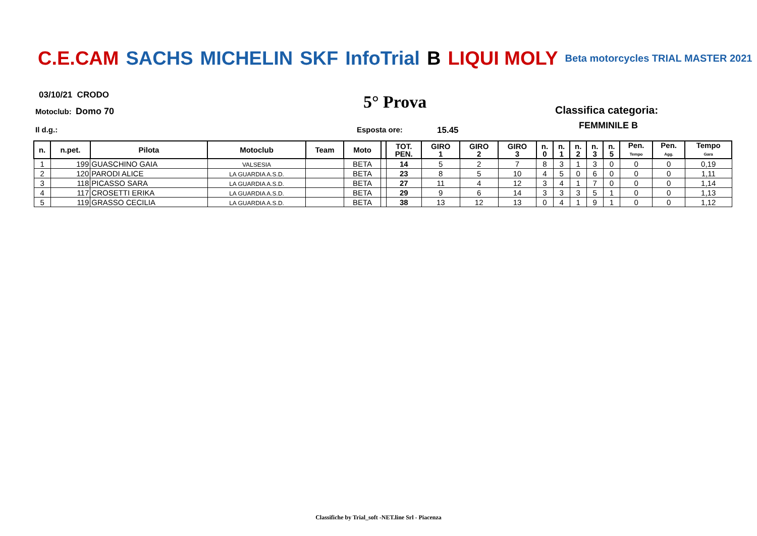C.E.CAM SACHS MICHELIN SKF InfoTrial B LIQUI MOLY Beta motorcycles TRIAL MASTER 2021
03/10/21 CRODO
Motoclub: Domo 70 5° Prova Classifica categoria:
FEMMINILE B
Il d.g.: Esposta ore: 15.45
| n. | n.pet. | Pilota | Motoclub | Team | Moto | | TOT. PEN. | GIRO 1 | GIRO 2 | GIRO 3 | n. 0 | n. 1 | n. 2 | n. 3 | n. 5 | Pen. Tempo | Pen. Agg. | Tempo Gara |
| --- | --- | --- | --- | --- | --- | --- | --- | --- | --- | --- | --- | --- | --- | --- | --- | --- | --- | --- |
| 1 | 199 | GUASCHINO GAIA | VALSESIA | | BETA | | 14 | 5 | 2 | 7 | 8 | 3 | 1 | 3 | 0 | 0 | 0 | 0,19 |
| 2 | 120 | PARODI ALICE | LA GUARDIA A.S.D. | | BETA | | 23 | 8 | 5 | 10 | 4 | 5 | 0 | 6 | 0 | 0 | 0 | 1,11 |
| 3 | 118 | PICASSO SARA | LA GUARDIA A.S.D. | | BETA | | 27 | 11 | 4 | 12 | 3 | 4 | 1 | 7 | 0 | 0 | 0 | 1,14 |
| 4 | 117 | CROSETTI ERIKA | LA GUARDIA A.S.D. | | BETA | | 29 | 9 | 6 | 14 | 3 | 3 | 3 | 5 | 1 | 0 | 0 | 1,13 |
| 5 | 119 | GRASSO CECILIA | LA GUARDIA A.S.D. | | BETA | | 38 | 13 | 12 | 13 | 0 | 4 | 1 | 9 | 1 | 0 | 0 | 1,12 |
Classifiche by Trial_soft -NET.line Srl - Piacenza